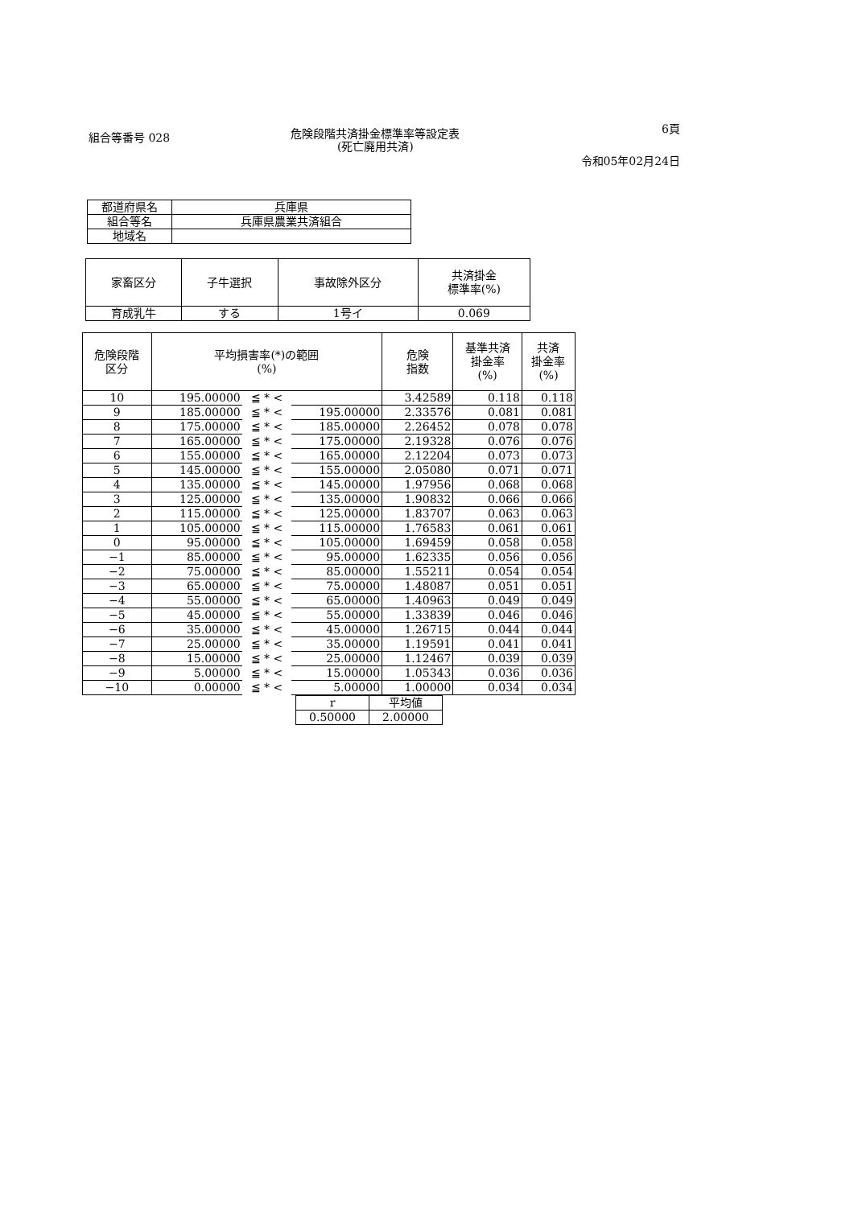組合等番号 028
危険段階共済掛金標準率等設定表
(死亡廃用共済)
6頁
令和05年02月24日
| 都道府県名 | 兵庫県 |
| 組合等名 | 兵庫県農業共済組合 |
| 地域名 | |
| 家畜区分 | 子牛選択 | 事故除外区分 | 共済掛金 標準率(%) |
| --- | --- | --- | --- |
| 育成乳牛 | する | 1号イ | 0.069 |
| 危険段階 区分 | 平均損害率(*)の範囲 (%) | | | 危険 指数 | 基準共済 掛金率 (%) | 共済 掛金率 (%) |
| --- | --- | --- | --- | --- | --- | --- |
| 10 | 195.00000 | ≦ * < | | 3.42589 | 0.118 | 0.118 |
| 9 | 185.00000 | ≦ * < | 195.00000 | 2.33576 | 0.081 | 0.081 |
| 8 | 175.00000 | ≦ * < | 185.00000 | 2.26452 | 0.078 | 0.078 |
| 7 | 165.00000 | ≦ * < | 175.00000 | 2.19328 | 0.076 | 0.076 |
| 6 | 155.00000 | ≦ * < | 165.00000 | 2.12204 | 0.073 | 0.073 |
| 5 | 145.00000 | ≦ * < | 155.00000 | 2.05080 | 0.071 | 0.071 |
| 4 | 135.00000 | ≦ * < | 145.00000 | 1.97956 | 0.068 | 0.068 |
| 3 | 125.00000 | ≦ * < | 135.00000 | 1.90832 | 0.066 | 0.066 |
| 2 | 115.00000 | ≦ * < | 125.00000 | 1.83707 | 0.063 | 0.063 |
| 1 | 105.00000 | ≦ * < | 115.00000 | 1.76583 | 0.061 | 0.061 |
| 0 | 95.00000 | ≦ * < | 105.00000 | 1.69459 | 0.058 | 0.058 |
| −1 | 85.00000 | ≦ * < | 95.00000 | 1.62335 | 0.056 | 0.056 |
| −2 | 75.00000 | ≦ * < | 85.00000 | 1.55211 | 0.054 | 0.054 |
| −3 | 65.00000 | ≦ * < | 75.00000 | 1.48087 | 0.051 | 0.051 |
| −4 | 55.00000 | ≦ * < | 65.00000 | 1.40963 | 0.049 | 0.049 |
| −5 | 45.00000 | ≦ * < | 55.00000 | 1.33839 | 0.046 | 0.046 |
| −6 | 35.00000 | ≦ * < | 45.00000 | 1.26715 | 0.044 | 0.044 |
| −7 | 25.00000 | ≦ * < | 35.00000 | 1.19591 | 0.041 | 0.041 |
| −8 | 15.00000 | ≦ * < | 25.00000 | 1.12467 | 0.039 | 0.039 |
| −9 | 5.00000 | ≦ * < | 15.00000 | 1.05343 | 0.036 | 0.036 |
| −10 | 0.00000 | ≦ * < | 5.00000 | 1.00000 | 0.034 | 0.034 |
| r | 平均値 |
| 0.50000 | 2.00000 |